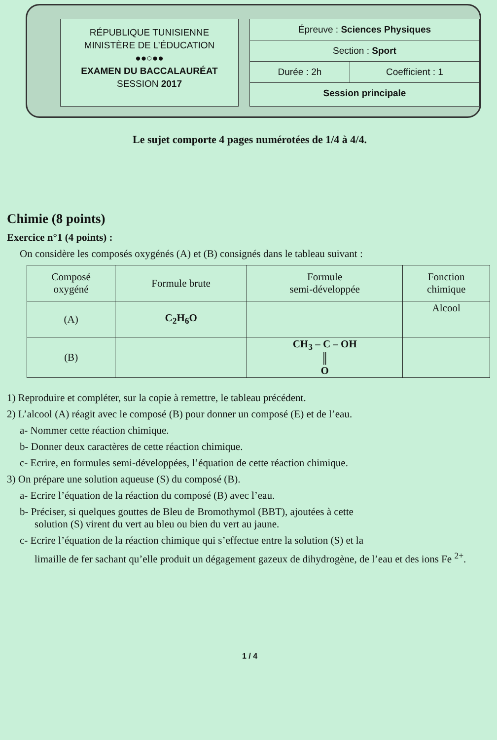RÉPUBLIQUE TUNISIENNE
MINISTÈRE DE L’ÉDUCATION
●●○●●
EXAMEN DU BACCALAURÉAT
SESSION 2017
| Épreuve : Sciences Physiques | |
| Section : Sport | |
| Durée : 2h | Coefficient : 1 |
| Session principale | |
Le sujet comporte 4 pages numérotées de 1/4 à 4/4.
Chimie (8 points)
Exercice n°1 (4 points) :
On considère les composés oxygénés (A) et (B) consignés dans le tableau suivant :
| Composé oxygéné | Formule brute | Formule semi-développée | Fonction chimique |
| (A) | C<sub>2</sub>H<sub>6</sub>O | | Alcool |
| (B) | | CH<sub>3</sub> – C – OH ║ O | |
1) Reproduire et compléter, sur la copie à remettre, le tableau précédent.
2) L’alcool (A) réagit avec le composé (B) pour donner un composé (E) et de l’eau.
a- Nommer cette réaction chimique.
b- Donner deux caractères de cette réaction chimique.
c- Ecrire, en formules semi-développées, l’équation de cette réaction chimique.
3) On prépare une solution aqueuse (S) du composé (B).
a- Ecrire l’équation de la réaction du composé (B) avec l’eau.
b- Préciser, si quelques gouttes de Bleu de Bromothymol (BBT), ajoutées à cette
solution (S) virent du vert au bleu ou bien du vert au jaune.
c- Ecrire l’équation de la réaction chimique qui s’effectue entre la solution (S) et la
limaille de fer sachant qu’elle produit un dégagement gazeux de dihydrogène, de l’eau et des ions Fe <sup>2+</sup>.
1 / 4